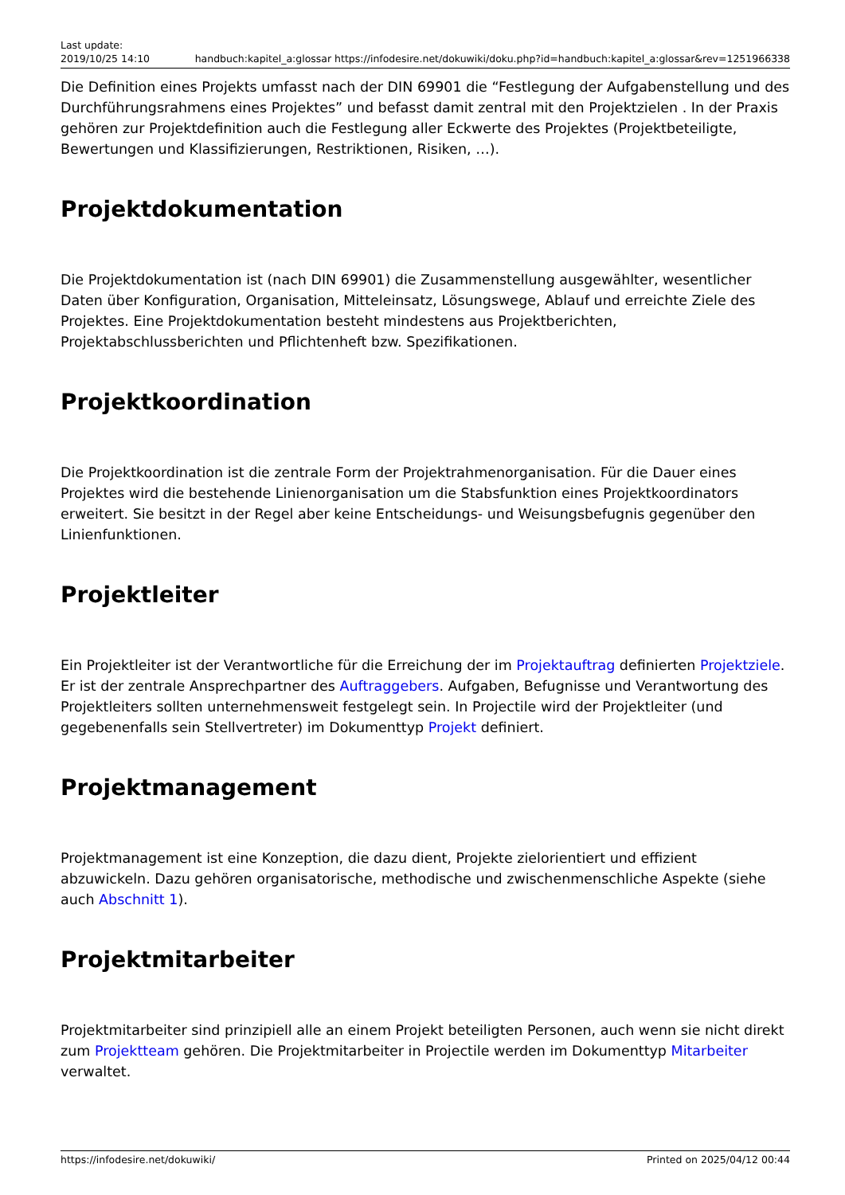Last update:
2019/10/25 14:10
handbuch:kapitel_a:glossar https://infodesire.net/dokuwiki/doku.php?id=handbuch:kapitel_a:glossar&rev=1251966338
Die Definition eines Projekts umfasst nach der DIN 69901 die “Festlegung der Aufgabenstellung und des Durchführungsrahmens eines Projektes” und befasst damit zentral mit den Projektzielen . In der Praxis gehören zur Projektdefinition auch die Festlegung aller Eckwerte des Projektes (Projektbeteiligte, Bewertungen und Klassifizierungen, Restriktionen, Risiken, …).
Projektdokumentation
Die Projektdokumentation ist (nach DIN 69901) die Zusammenstellung ausgewählter, wesentlicher Daten über Konfiguration, Organisation, Mitteleinsatz, Lösungswege, Ablauf und erreichte Ziele des Projektes. Eine Projektdokumentation besteht mindestens aus Projektberichten, Projektabschlussberichten und Pflichtenheft bzw. Spezifikationen.
Projektkoordination
Die Projektkoordination ist die zentrale Form der Projektrahmenorganisation. Für die Dauer eines Projektes wird die bestehende Linienorganisation um die Stabsfunktion eines Projektkoordinators erweitert. Sie besitzt in der Regel aber keine Entscheidungs- und Weisungsbefugnis gegenüber den Linienfunktionen.
Projektleiter
Ein Projektleiter ist der Verantwortliche für die Erreichung der im Projektauftrag definierten Projektziele. Er ist der zentrale Ansprechpartner des Auftraggebers. Aufgaben, Befugnisse und Verantwortung des Projektleiters sollten unternehmensweit festgelegt sein. In Projectile wird der Projektleiter (und gegebenenfalls sein Stellvertreter) im Dokumenttyp Projekt definiert.
Projektmanagement
Projektmanagement ist eine Konzeption, die dazu dient, Projekte zielorientiert und effizient abzuwickeln. Dazu gehören organisatorische, methodische und zwischenmenschliche Aspekte (siehe auch Abschnitt 1).
Projektmitarbeiter
Projektmitarbeiter sind prinzipiell alle an einem Projekt beteiligten Personen, auch wenn sie nicht direkt zum Projektteam gehören. Die Projektmitarbeiter in Projectile werden im Dokumenttyp Mitarbeiter verwaltet.
https://infodesire.net/dokuwiki/ Printed on 2025/04/12 00:44